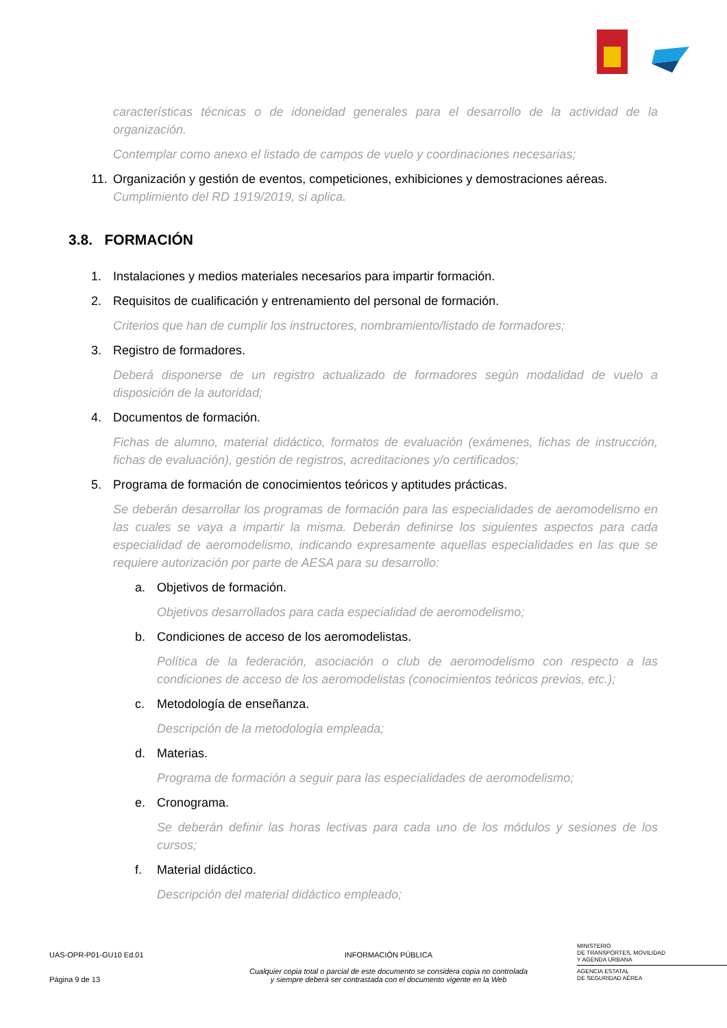características técnicas o de idoneidad generales para el desarrollo de la actividad de la organización.
Contemplar como anexo el listado de campos de vuelo y coordinaciones necesarias;
11. Organización y gestión de eventos, competiciones, exhibiciones y demostraciones aéreas.
Cumplimiento del RD 1919/2019, si aplica.
3.8. FORMACIÓN
1. Instalaciones y medios materiales necesarios para impartir formación.
2. Requisitos de cualificación y entrenamiento del personal de formación.
Criterios que han de cumplir los instructores, nombramiento/listado de formadores;
3. Registro de formadores.
Deberá disponerse de un registro actualizado de formadores según modalidad de vuelo a disposición de la autoridad;
4. Documentos de formación.
Fichas de alumno, material didáctico, formatos de evaluación (exámenes, fichas de instrucción, fichas de evaluación), gestión de registros, acreditaciones y/o certificados;
5. Programa de formación de conocimientos teóricos y aptitudes prácticas.
Se deberán desarrollar los programas de formación para las especialidades de aeromodelismo en las cuales se vaya a impartir la misma. Deberán definirse los siguientes aspectos para cada especialidad de aeromodelismo, indicando expresamente aquellas especialidades en las que se requiere autorización por parte de AESA para su desarrollo:
a. Objetivos de formación.
Objetivos desarrollados para cada especialidad de aeromodelismo;
b. Condiciones de acceso de los aeromodelistas.
Política de la federación, asociación o club de aeromodelismo con respecto a las condiciones de acceso de los aeromodelistas (conocimientos teóricos previos, etc.);
c. Metodología de enseñanza.
Descripción de la metodología empleada;
d. Materias.
Programa de formación a seguir para las especialidades de aeromodelismo;
e. Cronograma.
Se deberán definir las horas lectivas para cada uno de los módulos y sesiones de los cursos;
f. Material didáctico.
Descripción del material didáctico empleado;
UAS-OPR-P01-GU10 Ed.01
Página 9 de 13
INFORMACIÓN PÚBLICA
Cualquier copia total o parcial de este documento se considera copia no controlada
y siempre deberá ser contrastada con el documento vigente en la Web
MINISTERIO
DE TRANSPORTES, MOVILIDAD
Y AGENDA URBANA
AGENCIA ESTATAL
DE SEGURIDAD AÉREA